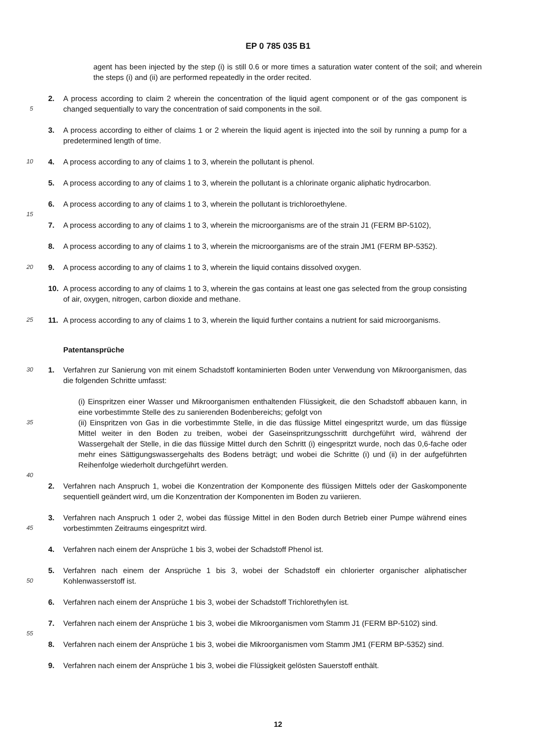EP 0 785 035 B1
agent has been injected by the step (i) is still 0.6 or more times a saturation water content of the soil; and wherein the steps (i) and (ii) are performed repeatedly in the order recited.
5
2. A process according to claim 2 wherein the concentration of the liquid agent component or of the gas component is changed sequentially to vary the concentration of said components in the soil.
3. A process according to either of claims 1 or 2 wherein the liquid agent is injected into the soil by running a pump for a predetermined length of time.
10
4. A process according to any of claims 1 to 3, wherein the pollutant is phenol.
5. A process according to any of claims 1 to 3, wherein the pollutant is a chlorinate organic aliphatic hydrocarbon.
6. A process according to any of claims 1 to 3, wherein the pollutant is trichloroethylene.
15
7. A process according to any of claims 1 to 3, wherein the microorganisms are of the strain J1 (FERM BP-5102),
8. A process according to any of claims 1 to 3, wherein the microorganisms are of the strain JM1 (FERM BP-5352).
20
9. A process according to any of claims 1 to 3, wherein the liquid contains dissolved oxygen.
10. A process according to any of claims 1 to 3, wherein the gas contains at least one gas selected from the group consisting of air, oxygen, nitrogen, carbon dioxide and methane.
25
11. A process according to any of claims 1 to 3, wherein the liquid further contains a nutrient for said microorganisms.
Patentansprüche
30
1. Verfahren zur Sanierung von mit einem Schadstoff kontaminierten Boden unter Verwendung von Mikroorganismen, das die folgenden Schritte umfasst:
35
(i) Einspritzen einer Wasser und Mikroorganismen enthaltenden Flüssigkeit, die den Schadstoff abbauen kann, in eine vorbestimmte Stelle des zu sanierenden Bodenbereichs; gefolgt von
(ii) Einspritzen von Gas in die vorbestimmte Stelle, in die das flüssige Mittel eingespritzt wurde, um das flüssige Mittel weiter in den Boden zu treiben, wobei der Gaseinspritzungsschritt durchgeführt wird, während der Wassergehalt der Stelle, in die das flüssige Mittel durch den Schritt (i) eingespritzt wurde, noch das 0,6-fache oder mehr eines Sättigungswassergehalts des Bodens beträgt; und wobei die Schritte (i) und (ii) in der aufgeführten Reihenfolge wiederholt durchgeführt werden.
40
2. Verfahren nach Anspruch 1, wobei die Konzentration der Komponente des flüssigen Mittels oder der Gaskomponente sequentiell geändert wird, um die Konzentration der Komponenten im Boden zu variieren.
45
3. Verfahren nach Anspruch 1 oder 2, wobei das flüssige Mittel in den Boden durch Betrieb einer Pumpe während eines vorbestimmten Zeitraums eingespritzt wird.
4. Verfahren nach einem der Ansprüche 1 bis 3, wobei der Schadstoff Phenol ist.
50
5. Verfahren nach einem der Ansprüche 1 bis 3, wobei der Schadstoff ein chlorierter organischer aliphatischer Kohlenwasserstoff ist.
6. Verfahren nach einem der Ansprüche 1 bis 3, wobei der Schadstoff Trichlorethylen ist.
7. Verfahren nach einem der Ansprüche 1 bis 3, wobei die Mikroorganismen vom Stamm J1 (FERM BP-5102) sind.
55
8. Verfahren nach einem der Ansprüche 1 bis 3, wobei die Mikroorganismen vom Stamm JM1 (FERM BP-5352) sind.
9. Verfahren nach einem der Ansprüche 1 bis 3, wobei die Flüssigkeit gelösten Sauerstoff enthält.
12